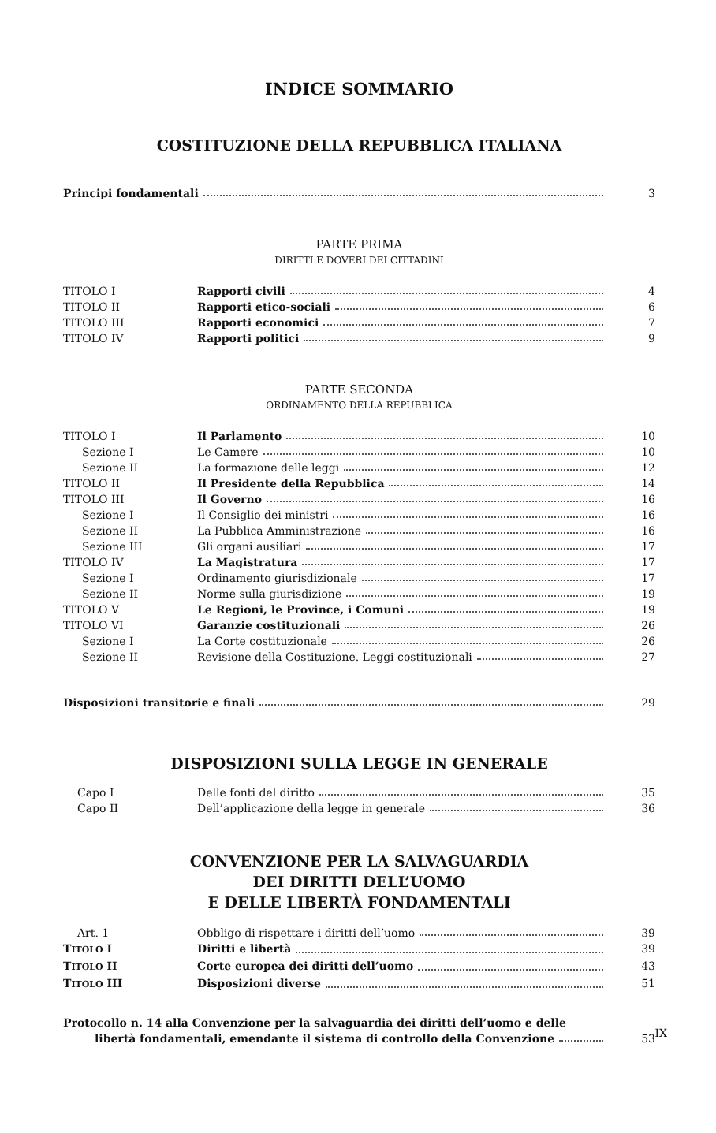INDICE SOMMARIO
COSTITUZIONE DELLA REPUBBLICA ITALIANA
Principi fondamentali 3
PARTE PRIMA
DIRITTI E DOVERI DEI CITTADINI
TITOLO I Rapporti civili 4
TITOLO II Rapporti etico-sociali 6
TITOLO III Rapporti economici 7
TITOLO IV Rapporti politici 9
PARTE SECONDA
ORDINAMENTO DELLA REPUBBLICA
TITOLO I Il Parlamento 10
Sezione I Le Camere 10
Sezione II La formazione delle leggi 12
TITOLO II Il Presidente della Repubblica 14
TITOLO III Il Governo 16
Sezione I Il Consiglio dei ministri 16
Sezione II La Pubblica Amministrazione 16
Sezione III Gli organi ausiliari 17
TITOLO IV La Magistratura 17
Sezione I Ordinamento giurisdizionale 17
Sezione II Norme sulla giurisdizione 19
TITOLO V Le Regioni, le Province, i Comuni 19
TITOLO VI Garanzie costituzionali 26
Sezione I La Corte costituzionale 26
Sezione II Revisione della Costituzione. Leggi costituzionali 27
Disposizioni transitorie e finali 29
DISPOSIZIONI SULLA LEGGE IN GENERALE
Capo I Delle fonti del diritto 35
Capo II Dell’applicazione della legge in generale 36
CONVENZIONE PER LA SALVAGUARDIA
DEI DIRITTI DELL’UOMO
E DELLE LIBERTÀ FONDAMENTALI
Art. 1 Obbligo di rispettare i diritti dell’uomo 39
TITOLO I Diritti e libertà 39
TITOLO II Corte europea dei diritti dell’uomo 43
TITOLO III Disposizioni diverse 51
Protocollo n. 14 alla Convenzione per la salvaguardia dei diritti dell’uomo e delle
libertà fondamentali, emendante il sistema di controllo della Convenzione 53
IX